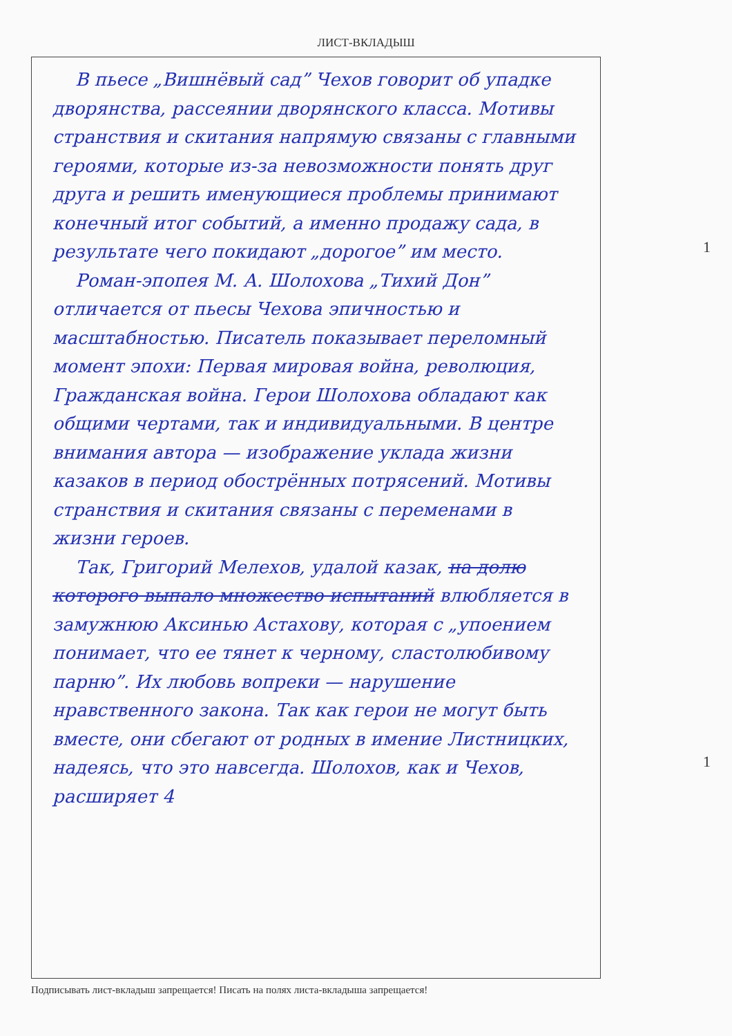ЛИСТ-ВКЛАДЫШ
В пьесе „Вишнёвый сад” Чехов говорит об упадке дворянства, рассеянии дворянского класса. Мотивы странствия и скитания напрямую связаны с главными героями, которые из-за невозможности понять друг друга и решить именующиеся проблемы принимают конечный итог событий, а именно продажу сада, в результате чего покидают „дорогое” им место.
Роман-эпопея М. А. Шолохова „Тихий Дон” отличается от пьесы Чехова эпичностью и масштабностью. Писатель показывает переломный момент эпохи: Первая мировая война, революция, Гражданская война. Герои Шолохова обладают как общими чертами, так и индивидуальными. В центре внимания автора — изображение уклада жизни казаков в период обострённых потрясений. Мотивы странствия и скитания связаны с переменами в жизни героев.
Так, Григорий Мелехов, удалой казак, на долю которого выпало множество испытаний влюбляется в замужнюю Аксинью Астахову, которая с „упоением понимает, что ее тянет к черному, сластолюбивому парню”. Их любовь вопреки — нарушение нравственного закона. Так как герои не могут быть вместе, они сбегают от родных в имение Листницких, надеясь, что это навсегда. Шолохов, как и Чехов, расширяет 4
Подписывать лист-вкладыш запрещается! Писать на полях листа-вкладыша запрещается!
1
1